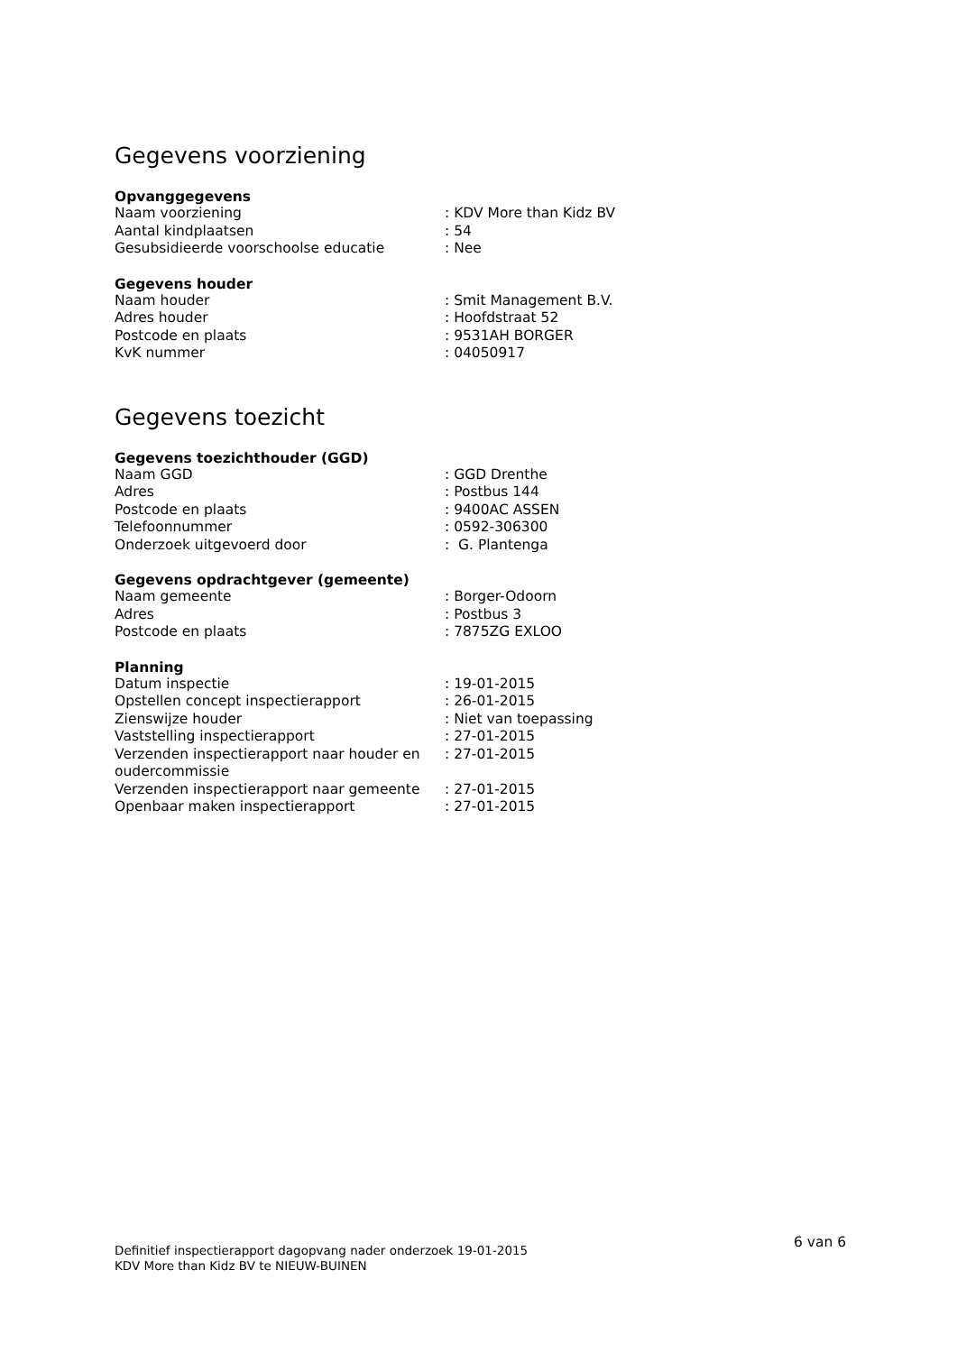Gegevens voorziening
Opvanggegevens
| Naam voorziening | : KDV More than Kidz BV |
| Aantal kindplaatsen | : 54 |
| Gesubsidieerde voorschoolse educatie | : Nee |
Gegevens houder
| Naam houder | : Smit Management B.V. |
| Adres houder | : Hoofdstraat 52 |
| Postcode en plaats | : 9531AH BORGER |
| KvK nummer | : 04050917 |
Gegevens toezicht
Gegevens toezichthouder (GGD)
| Naam GGD | : GGD Drenthe |
| Adres | : Postbus 144 |
| Postcode en plaats | : 9400AC ASSEN |
| Telefoonnummer | : 0592-306300 |
| Onderzoek uitgevoerd door | : G. Plantenga |
Gegevens opdrachtgever (gemeente)
| Naam gemeente | : Borger-Odoorn |
| Adres | : Postbus 3 |
| Postcode en plaats | : 7875ZG EXLOO |
Planning
| Datum inspectie | : 19-01-2015 |
| Opstellen concept inspectierapport | : 26-01-2015 |
| Zienswijze houder | : Niet van toepassing |
| Vaststelling inspectierapport | : 27-01-2015 |
| Verzenden inspectierapport naar houder en oudercommissie | : 27-01-2015 |
| Verzenden inspectierapport naar gemeente | : 27-01-2015 |
| Openbaar maken inspectierapport | : 27-01-2015 |
6 van 6
Definitief inspectierapport dagopvang nader onderzoek 19-01-2015
KDV More than Kidz BV te NIEUW-BUINEN